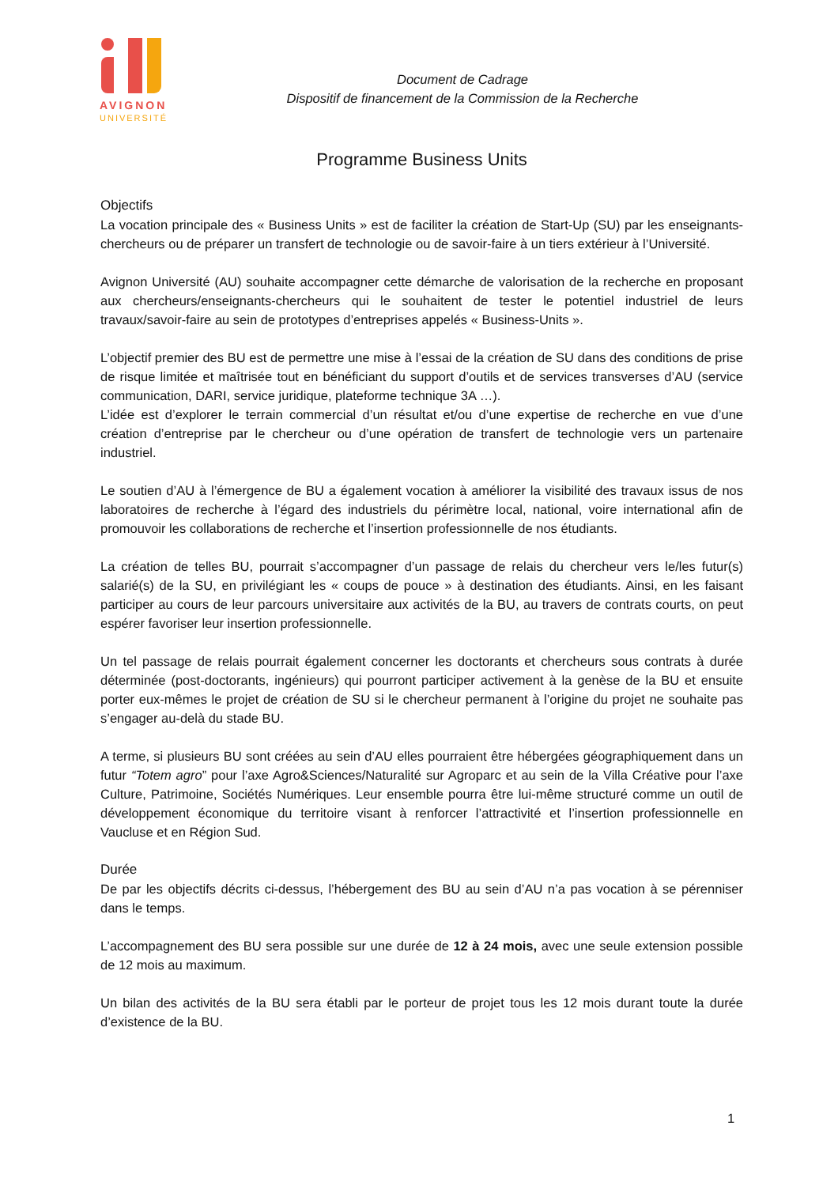AVIGNON
UNIVERSITÉ
Document de Cadrage
Dispositif de financement de la Commission de la Recherche
Programme Business Units
Objectifs
La vocation principale des « Business Units » est de faciliter la création de Start-Up (SU) par les enseignants-chercheurs ou de préparer un transfert de technologie ou de savoir-faire à un tiers extérieur à l’Université.
Avignon Université (AU) souhaite accompagner cette démarche de valorisation de la recherche en proposant aux chercheurs/enseignants-chercheurs qui le souhaitent de tester le potentiel industriel de leurs travaux/savoir-faire au sein de prototypes d’entreprises appelés « Business-Units ».
L’objectif premier des BU est de permettre une mise à l’essai de la création de SU dans des conditions de prise de risque limitée et maîtrisée tout en bénéficiant du support d’outils et de services transverses d’AU (service communication, DARI, service juridique, plateforme technique 3A …).
L’idée est d’explorer le terrain commercial d’un résultat et/ou d’une expertise de recherche en vue d’une création d’entreprise par le chercheur ou d’une opération de transfert de technologie vers un partenaire industriel.
Le soutien d’AU à l’émergence de BU a également vocation à améliorer la visibilité des travaux issus de nos laboratoires de recherche à l’égard des industriels du périmètre local, national, voire international afin de promouvoir les collaborations de recherche et l’insertion professionnelle de nos étudiants.
La création de telles BU, pourrait s’accompagner d’un passage de relais du chercheur vers le/les futur(s) salarié(s) de la SU, en privilégiant les « coups de pouce » à destination des étudiants. Ainsi, en les faisant participer au cours de leur parcours universitaire aux activités de la BU, au travers de contrats courts, on peut espérer favoriser leur insertion professionnelle.
Un tel passage de relais pourrait également concerner les doctorants et chercheurs sous contrats à durée déterminée (post-doctorants, ingénieurs) qui pourront participer activement à la genèse de la BU et ensuite porter eux-mêmes le projet de création de SU si le chercheur permanent à l’origine du projet ne souhaite pas s’engager au-delà du stade BU.
A terme, si plusieurs BU sont créées au sein d’AU elles pourraient être hébergées géographiquement dans un futur “Totem agro” pour l’axe Agro&Sciences/Naturalité sur Agroparc et au sein de la Villa Créative pour l’axe Culture, Patrimoine, Sociétés Numériques. Leur ensemble pourra être lui-même structuré comme un outil de développement économique du territoire visant à renforcer l’attractivité et l’insertion professionnelle en Vaucluse et en Région Sud.
Durée
De par les objectifs décrits ci-dessus, l’hébergement des BU au sein d’AU n’a pas vocation à se pérenniser dans le temps.
L’accompagnement des BU sera possible sur une durée de 12 à 24 mois, avec une seule extension possible de 12 mois au maximum.
Un bilan des activités de la BU sera établi par le porteur de projet tous les 12 mois durant toute la durée d’existence de la BU.
1